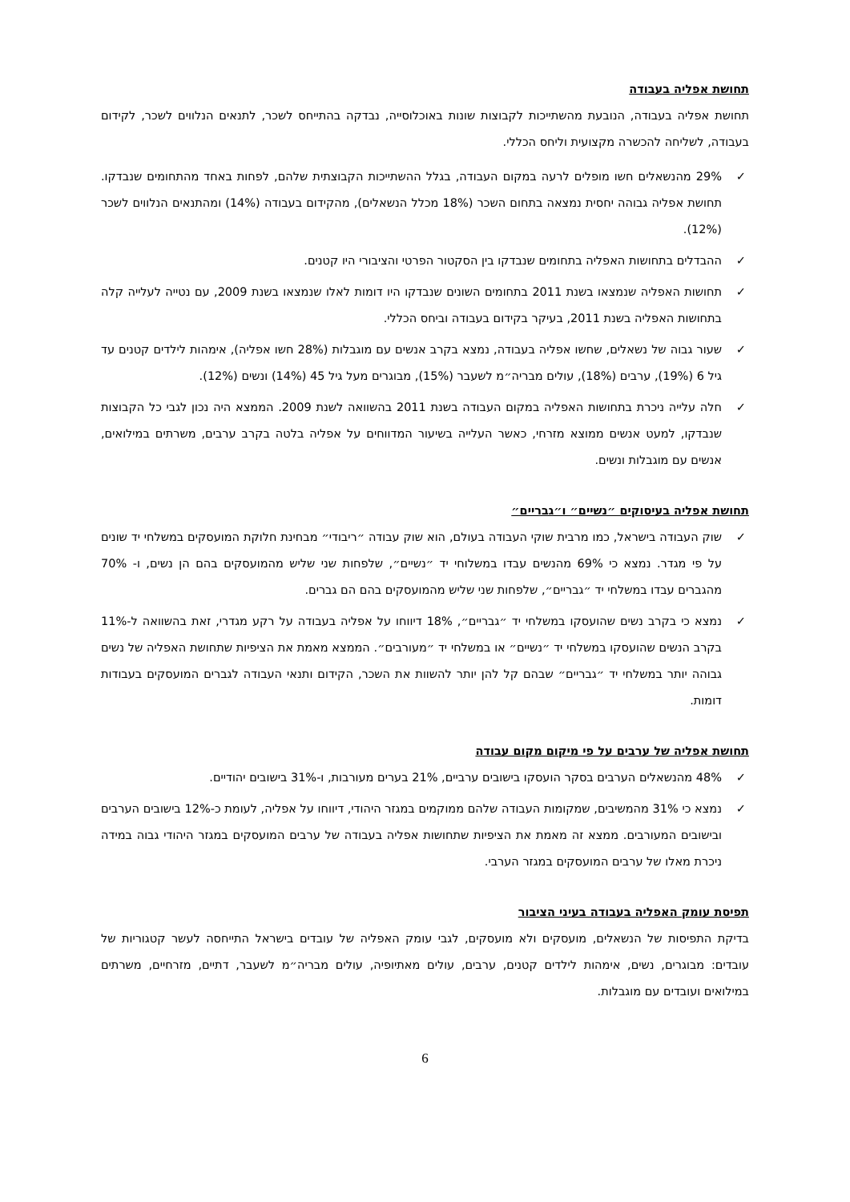תחושת אפליה בעבודה
תחושת אפליה בעבודה, הנובעת מהשתייכות לקבוצות שונות באוכלוסייה, נבדקה בהתייחס לשכר, לתנאים הנלווים לשכר, לקידום בעבודה, לשליחה להכשרה מקצועית וליחס הכללי.
✓ 29% מהנשאלים חשו מופלים לרעה במקום העבודה, בגלל ההשתייכות הקבוצתית שלהם, לפחות באחד מהתחומים שנבדקו. תחושת אפליה גבוהה יחסית נמצאה בתחום השכר (18% מכלל הנשאלים), מהקידום בעבודה (14%) ומהתנאים הנלווים לשכר (12%).
✓ ההבדלים בתחושות האפליה בתחומים שנבדקו בין הסקטור הפרטי והציבורי היו קטנים.
✓ תחושות האפליה שנמצאו בשנת 2011 בתחומים השונים שנבדקו היו דומות לאלו שנמצאו בשנת 2009, עם נטייה לעלייה קלה בתחושות האפליה בשנת 2011, בעיקר בקידום בעבודה וביחס הכללי.
✓ שעור גבוה של נשאלים, שחשו אפליה בעבודה, נמצא בקרב אנשים עם מוגבלות (28% חשו אפליה), אימהות לילדים קטנים עד גיל 6 (19%), ערבים (18%), עולים מבריה״מ לשעבר (15%), מבוגרים מעל גיל 45 (14%) ונשים (12%).
✓ חלה עלייה ניכרת בתחושות האפליה במקום העבודה בשנת 2011 בהשוואה לשנת 2009. הממצא היה נכון לגבי כל הקבוצות שנבדקו, למעט אנשים ממוצא מזרחי, כאשר העלייה בשיעור המדווחים על אפליה בלטה בקרב ערבים, משרתים במילואים, אנשים עם מוגבלות ונשים.
תחושת אפליה בעיסוקים ״נשיים״ ו״גבריים״
✓ שוק העבודה בישראל, כמו מרבית שוקי העבודה בעולם, הוא שוק עבודה ״ריבודי״ מבחינת חלוקת המועסקים במשלחי יד שונים על פי מגדר. נמצא כי 69% מהנשים עבדו במשלוחי יד ״נשיים״, שלפחות שני שליש מהמועסקים בהם הן נשים, ו- 70% מהגברים עבדו במשלחי יד ״גבריים״, שלפחות שני שליש מהמועסקים בהם הם גברים.
✓ נמצא כי בקרב נשים שהועסקו במשלחי יד ״גבריים״, 18% דיווחו על אפליה בעבודה על רקע מגדרי, זאת בהשוואה ל-11% בקרב הנשים שהועסקו במשלחי יד ״נשיים״ או במשלחי יד ״מעורבים״. הממצא מאמת את הציפיות שתחושת האפליה של נשים גבוהה יותר במשלחי יד ״גבריים״ שבהם קל להן יותר להשוות את השכר, הקידום ותנאי העבודה לגברים המועסקים בעבודות דומות.
תחושת אפליה של ערבים על פי מיקום מקום עבודה
✓ 48% מהנשאלים הערבים בסקר הועסקו בישובים ערביים, 21% בערים מעורבות, ו-31% בישובים יהודיים.
✓ נמצא כי 31% מהמשיבים, שמקומות העבודה שלהם ממוקמים במגזר היהודי, דיווחו על אפליה, לעומת כ-12% בישובים הערבים ובישובים המעורבים. ממצא זה מאמת את הציפיות שתחושות אפליה בעבודה של ערבים המועסקים במגזר היהודי גבוה במידה ניכרת מאלו של ערבים המועסקים במגזר הערבי.
תפיסת עומק האפליה בעבודה בעיני הציבור
בדיקת התפיסות של הנשאלים, מועסקים ולא מועסקים, לגבי עומק האפליה של עובדים בישראל התייחסה לעשר קטגוריות של עובדים: מבוגרים, נשים, אימהות לילדים קטנים, ערבים, עולים מאתיופיה, עולים מבריה״מ לשעבר, דתיים, מזרחיים, משרתים במילואים ועובדים עם מוגבלות.
6